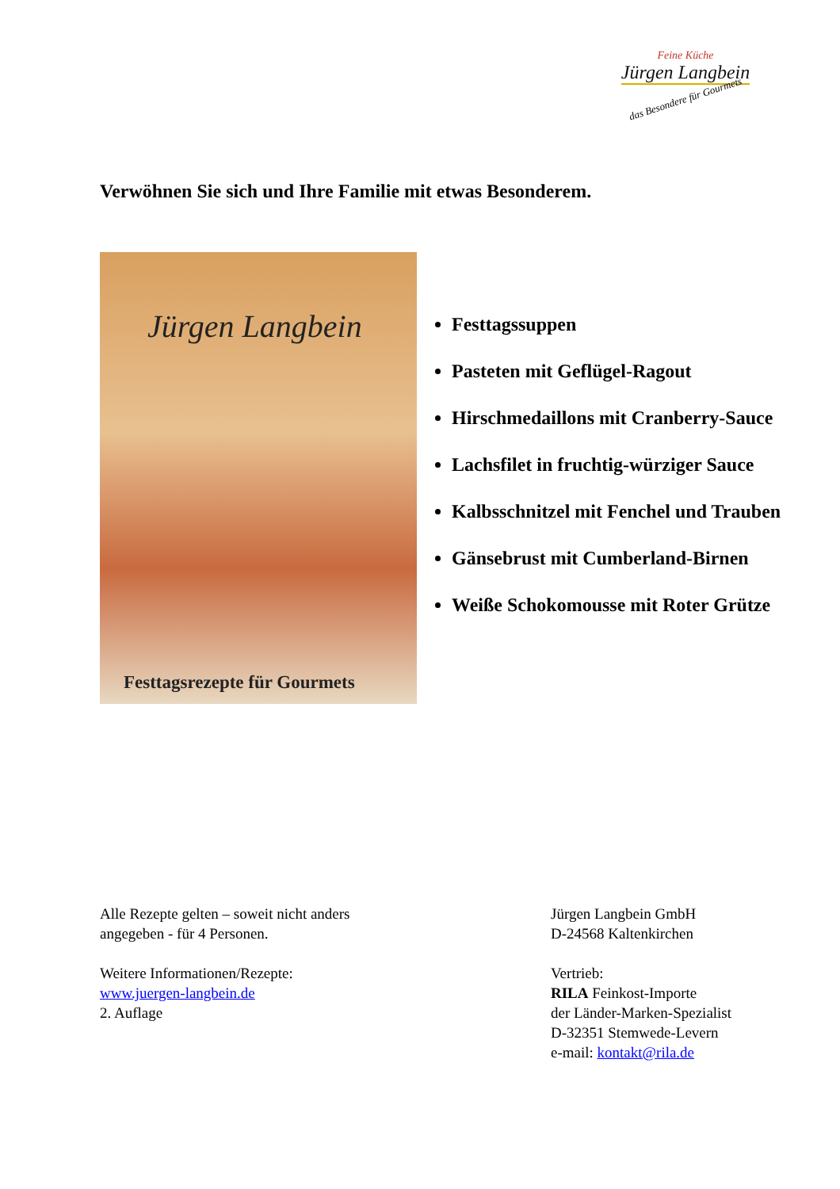Feine Küche
Jürgen Langbein
das Besondere für Gourmets
Verwöhnen Sie sich und Ihre Familie mit etwas Besonderem.
Jürgen Langbein
Festtagsrezepte für Gourmets
Festtagssuppen
Pasteten mit Geflügel-Ragout
Hirschmedaillons mit Cranberry-Sauce
Lachsfilet in fruchtig-würziger Sauce
Kalbsschnitzel mit Fenchel und Trauben
Gänsebrust mit Cumberland-Birnen
Weiße Schokomousse mit Roter Grütze
Alle Rezepte gelten – soweit nicht anders
angegeben - für 4 Personen.
Weitere Informationen/Rezepte:
www.juergen-langbein.de
2. Auflage
Jürgen Langbein GmbH
D-24568 Kaltenkirchen
Vertrieb:
RILA Feinkost-Importe
der Länder-Marken-Spezialist
D-32351 Stemwede-Levern
e-mail: kontakt@rila.de